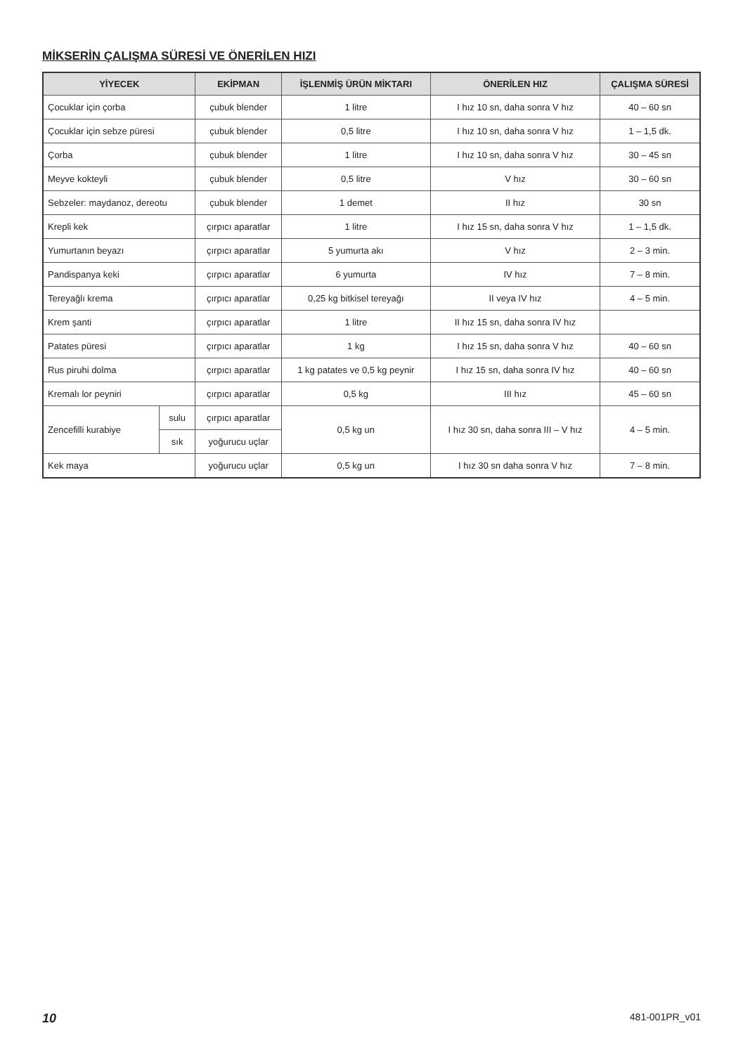MİKSERİN ÇALIŞMA SÜRESİ VE ÖNERİLEN HIZI
| YİYECEK | | EKİPMAN | İŞLENMİŞ ÜRÜN MİKTARI | ÖNERİLEN HIZ | ÇALIŞMA SÜRESİ |
| --- | --- | --- | --- | --- | --- |
| Çocuklar için çorba | | çubuk blender | 1 litre | I hız 10 sn, daha sonra V hız | 40 – 60 sn |
| Çocuklar için sebze püresi | | çubuk blender | 0,5 litre | I hız 10 sn, daha sonra V hız | 1 – 1,5 dk. |
| Çorba | | çubuk blender | 1 litre | I hız 10 sn, daha sonra V hız | 30 – 45 sn |
| Meyve kokteyli | | çubuk blender | 0,5 litre | V hız | 30 – 60 sn |
| Sebzeler: maydanoz, dereotu | | çubuk blender | 1 demet | II hız | 30 sn |
| Krepli kek | | çırpıcı aparatlar | 1 litre | I hız 15 sn, daha sonra V hız | 1 – 1,5 dk. |
| Yumurtanın beyazı | | çırpıcı aparatlar | 5 yumurta akı | V hız | 2 – 3 min. |
| Pandispanya keki | | çırpıcı aparatlar | 6 yumurta | IV hız | 7 – 8 min. |
| Tereyağlı krema | | çırpıcı aparatlar | 0,25 kg bitkisel tereyağı | II veya IV hız | 4 – 5 min. |
| Krem şanti | | çırpıcı aparatlar | 1 litre | II hız 15 sn, daha sonra IV hız | |
| Patates püresi | | çırpıcı aparatlar | 1 kg | I hız 15 sn, daha sonra V hız | 40 – 60 sn |
| Rus piruhi dolma | | çırpıcı aparatlar | 1 kg patates ve 0,5 kg peynir | I hız 15 sn, daha sonra IV hız | 40 – 60 sn |
| Kremalı lor peyniri | | çırpıcı aparatlar | 0,5 kg | III hız | 45 – 60 sn |
| Zencefilli kurabiye | sulu | çırpıcı aparatlar | 0,5 kg un | I hız 30 sn, daha sonra III – V hız | 4 – 5 min. |
| | sık | yoğurucu uçlar | | | |
| Kek maya | | yoğurucu uçlar | 0,5 kg un | I hız 30 sn daha sonra V hız | 7 – 8 min. |
10 481-001PR_v01